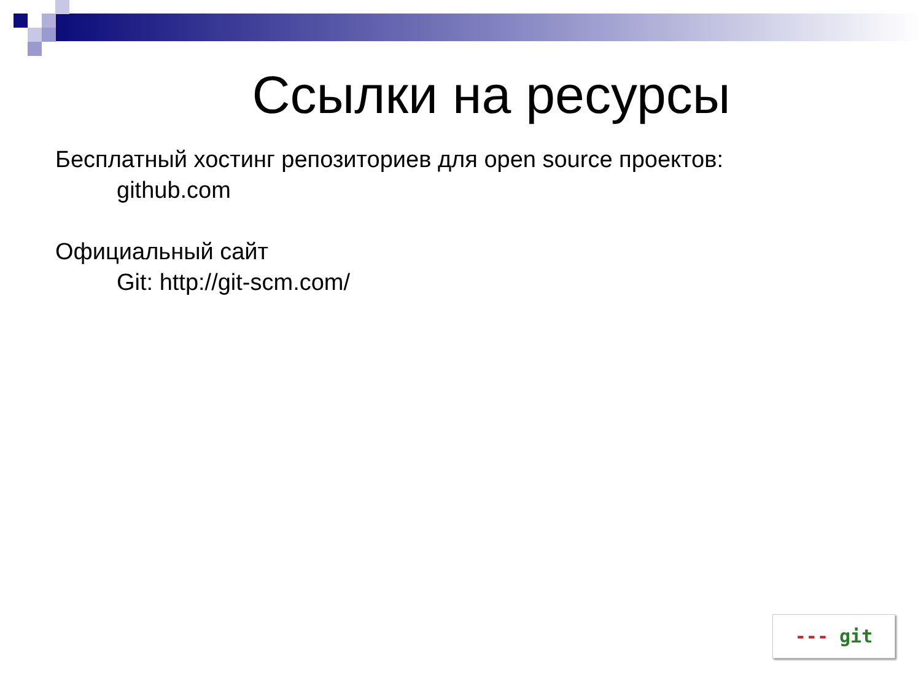Ссылки на ресурсы
Бесплатный хостинг репозиториев для open source проектов:
github.com
Официальный сайт
Git: http://git-scm.com/
--- git